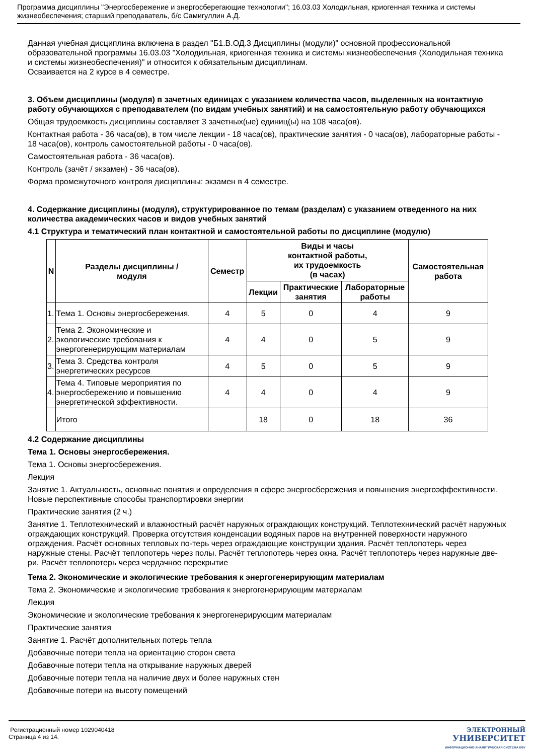Программа дисциплины "Энергосбережение и энергосберегающие технологии"; 16.03.03 Холодильная, криогенная техника и системы жизнеобеспечения; старший преподаватель, б/с Самигуллин А.Д.
Данная учебная дисциплина включена в раздел "Б1.В.ОД.3 Дисциплины (модули)" основной профессиональной образовательной программы 16.03.03 "Холодильная, криогенная техника и системы жизнеобеспечения (Холодильная техника и системы жизнеобеспечения)" и относится к обязательным дисциплинам.
Осваивается на 2 курсе в 4 семестре.
3. Объем дисциплины (модуля) в зачетных единицах с указанием количества часов, выделенных на контактную работу обучающихся с преподавателем (по видам учебных занятий) и на самостоятельную работу обучающихся
Общая трудоемкость дисциплины составляет 3 зачетных(ые) единиц(ы) на 108 часа(ов).
Контактная работа - 36 часа(ов), в том числе лекции - 18 часа(ов), практические занятия - 0 часа(ов), лабораторные работы - 18 часа(ов), контроль самостоятельной работы - 0 часа(ов).
Самостоятельная работа - 36 часа(ов).
Контроль (зачёт / экзамен) - 36 часа(ов).
Форма промежуточного контроля дисциплины: экзамен в 4 семестре.
4. Содержание дисциплины (модуля), структурированное по темам (разделам) с указанием отведенного на них количества академических часов и видов учебных занятий
4.1 Структура и тематический план контактной и самостоятельной работы по дисциплине (модулю)
| N | Разделы дисциплины / модуля | Семестр | Виды и часы контактной работы, их трудоемкость (в часах) | | | Самостоятельная работа |
| --- | --- | --- | --- | --- | --- | --- |
| | | | Лекции | Практические занятия | Лабораторные работы | |
| 1. | Тема 1. Основы энергосбережения. | 4 | 5 | 0 | 4 | 9 |
| 2. | Тема 2. Экономические и экологические требования к энергогенерирующим материалам | 4 | 4 | 0 | 5 | 9 |
| 3. | Тема 3. Средства контроля энергетических ресурсов | 4 | 5 | 0 | 5 | 9 |
| 4. | Тема 4. Типовые мероприятия по энергосбережению и повышению энергетической эффективности. | 4 | 4 | 0 | 4 | 9 |
| | Итого | | 18 | 0 | 18 | 36 |
4.2 Содержание дисциплины
Тема 1. Основы энергосбережения.
Тема 1. Основы энергосбережения.
Лекция
Занятие 1. Актуальность, основные понятия и определения в сфере энергосбережения и повышения энергоэффективности. Новые перспективные способы транспортировки энергии
Практические занятия (2 ч.)
Занятие 1. Теплотехнический и влажностный расчёт наружных ограждающих конструкций. Теплотехнический расчёт наружных ограждающих конструкций. Проверка отсутствия конденсации водяных паров на внутренней поверхности наружного ограждения. Расчёт основных тепловых по-терь через ограждающие конструкции здания. Расчёт теплопотерь через наружные стены. Расчёт теплопотерь через полы. Расчёт теплопотерь через окна. Расчёт теплопотерь через наружные две-ри. Расчёт теплопотерь через чердачное перекрытие
Тема 2. Экономические и экологические требования к энергогенерирующим материалам
Тема 2. Экономические и экологические требования к энергогенерирующим материалам
Лекция
Экономические и экологические требования к энергогенерирующим материалам
Практические занятия
Занятие 1. Расчёт дополнительных потерь тепла
Добавочные потери тепла на ориентацию сторон света
Добавочные потери тепла на открывание наружных дверей
Добавочные потери тепла на наличие двух и более наружных стен
Добавочные потери на высоту помещений
Регистрационный номер 1029040418
Страница 4 из 14.
ЭЛЕКТРОННЫЙ
УНИВЕРСИТЕТ
ИНФОРМАЦИОННО-АНАЛИТИЧЕСКАЯ СИСТЕМА КФУ